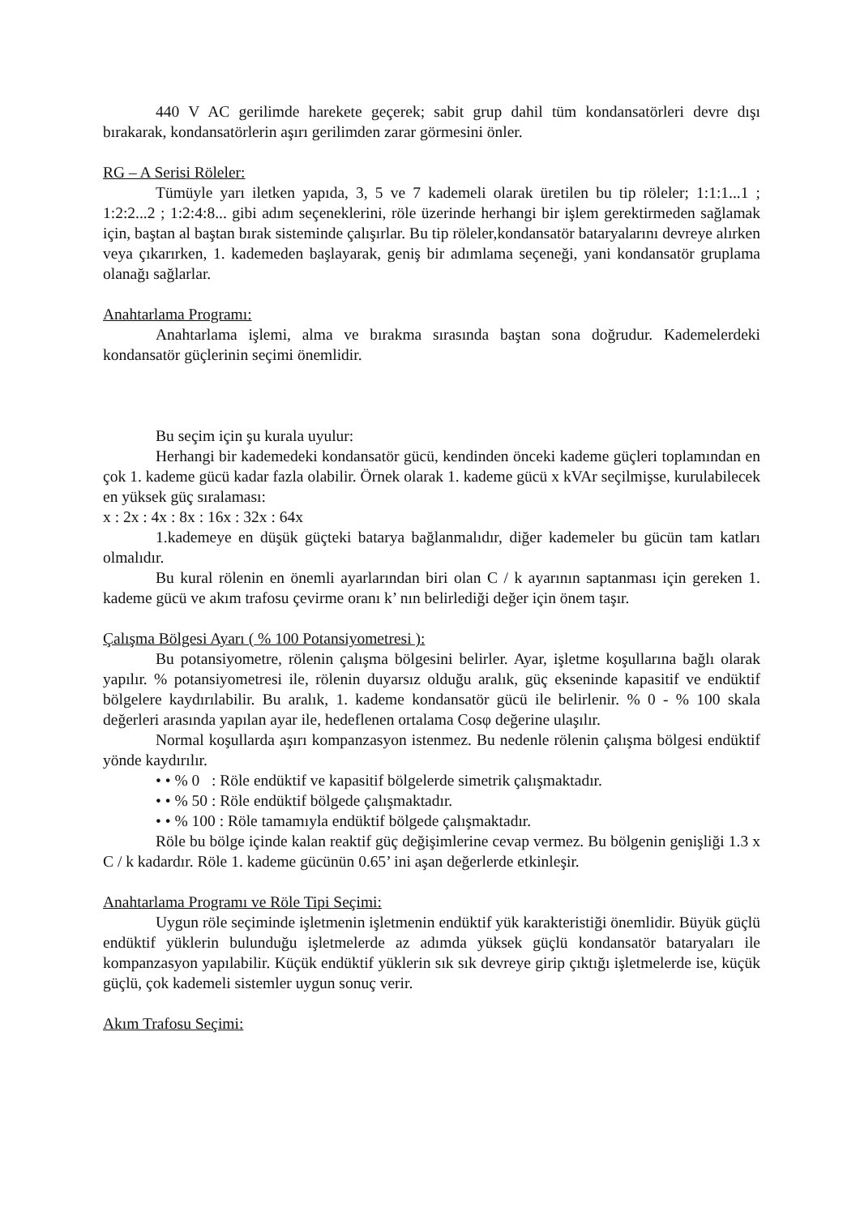440 V AC gerilimde harekete geçerek; sabit grup dahil tüm kondansatörleri devre dışı bırakarak, kondansatörlerin aşırı gerilimden zarar görmesini önler.
RG – A Serisi Röleler:
Tümüyle yarı iletken yapıda, 3, 5 ve 7 kademeli olarak üretilen bu tip röleler; 1:1:1...1 ; 1:2:2...2 ; 1:2:4:8... gibi adım seçeneklerini, röle üzerinde herhangi bir işlem gerektirmeden sağlamak için, baştan al baştan bırak sisteminde çalışırlar. Bu tip röleler,kondansatör bataryalarını devreye alırken veya çıkarırken, 1. kademeden başlayarak, geniş bir adımlama seçeneği, yani kondansatör gruplama olanağı sağlarlar.
Anahtarlama Programı:
Anahtarlama işlemi, alma ve bırakma sırasında baştan sona doğrudur. Kademelerdeki kondansatör güçlerinin seçimi önemlidir.
Bu seçim için şu kurala uyulur:
Herhangi bir kademedeki kondansatör gücü, kendinden önceki kademe güçleri toplamından en çok 1. kademe gücü kadar fazla olabilir. Örnek olarak 1. kademe gücü x kVAr seçilmişse, kurulabilecek en yüksek güç sıralaması:
x : 2x : 4x : 8x : 16x : 32x : 64x
1.kademeye en düşük güçteki batarya bağlanmalıdır, diğer kademeler bu gücün tam katları olmalıdır.
Bu kural rölenin en önemli ayarlarından biri olan C / k ayarının saptanması için gereken 1. kademe gücü ve akım trafosu çevirme oranı k’ nın belirlediği değer için önem taşır.
Çalışma Bölgesi Ayarı ( % 100 Potansiyometresi ):
Bu potansiyometre, rölenin çalışma bölgesini belirler. Ayar, işletme koşullarına bağlı olarak yapılır. % potansiyometresi ile, rölenin duyarsız olduğu aralık, güç ekseninde kapasitif ve endüktif bölgelere kaydırılabilir. Bu aralık, 1. kademe kondansatör gücü ile belirlenir. % 0 - % 100 skala değerleri arasında yapılan ayar ile, hedeflenen ortalama Cosφ değerine ulaşılır.
Normal koşullarda aşırı kompanzasyon istenmez. Bu nedenle rölenin çalışma bölgesi endüktif yönde kaydırılır.
• • % 0 : Röle endüktif ve kapasitif bölgelerde simetrik çalışmaktadır.
• • % 50 : Röle endüktif bölgede çalışmaktadır.
• • % 100 : Röle tamamıyla endüktif bölgede çalışmaktadır.
Röle bu bölge içinde kalan reaktif güç değişimlerine cevap vermez. Bu bölgenin genişliği 1.3 x C / k kadardır. Röle 1. kademe gücünün 0.65’ ini aşan değerlerde etkinleşir.
Anahtarlama Programı ve Röle Tipi Seçimi:
Uygun röle seçiminde işletmenin işletmenin endüktif yük karakteristiği önemlidir. Büyük güçlü endüktif yüklerin bulunduğu işletmelerde az adımda yüksek güçlü kondansatör bataryaları ile kompanzasyon yapılabilir. Küçük endüktif yüklerin sık sık devreye girip çıktığı işletmelerde ise, küçük güçlü, çok kademeli sistemler uygun sonuç verir.
Akım Trafosu Seçimi: